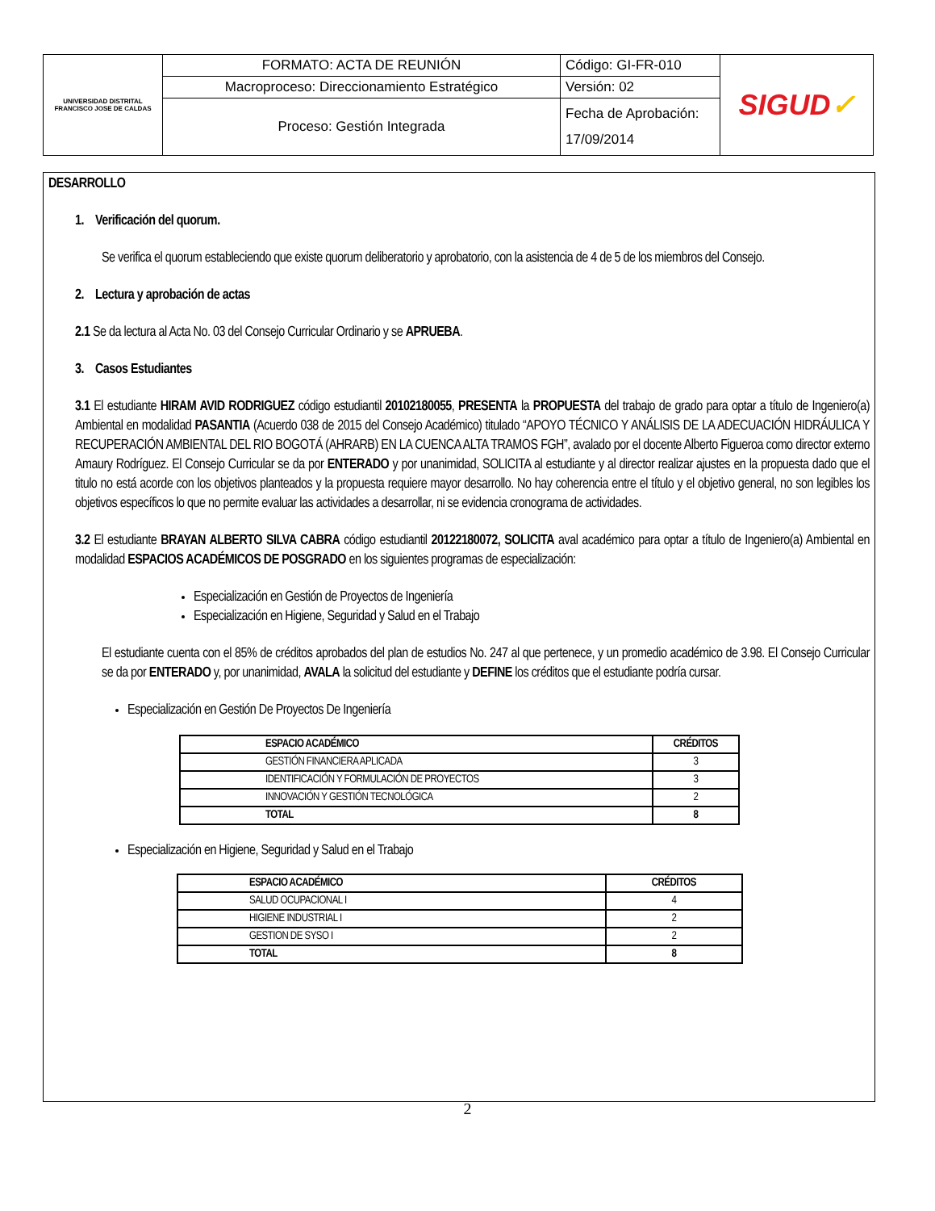| UNIVERSIDAD DISTRITAL FRANCISCO JOSE DE CALDAS | FORMATO: ACTA DE REUNIÓN | Código: GI-FR-010 | SIGUD ✓ |
| | Macroproceso: Direccionamiento Estratégico | Versión: 02 | |
| | Proceso: Gestión Integrada | Fecha de Aprobación: 17/09/2014 | |
DESARROLLO
1. Verificación del quorum.
Se verifica el quorum estableciendo que existe quorum deliberatorio y aprobatorio, con la asistencia de 4 de 5 de los miembros del Consejo.
2. Lectura y aprobación de actas
2.1 Se da lectura al Acta No. 03 del Consejo Curricular Ordinario y se APRUEBA.
3. Casos Estudiantes
3.1 El estudiante HIRAM AVID RODRIGUEZ código estudiantil 20102180055, PRESENTA la PROPUESTA del trabajo de grado para optar a título de Ingeniero(a) Ambiental en modalidad PASANTIA (Acuerdo 038 de 2015 del Consejo Académico) titulado “APOYO TÉCNICO Y ANÁLISIS DE LA ADECUACIÓN HIDRÁULICA Y RECUPERACIÓN AMBIENTAL DEL RIO BOGOTÁ (AHRARB) EN LA CUENCA ALTA TRAMOS FGH”, avalado por el docente Alberto Figueroa como director externo Amaury Rodríguez. El Consejo Curricular se da por ENTERADO y por unanimidad, SOLICITA al estudiante y al director realizar ajustes en la propuesta dado que el titulo no está acorde con los objetivos planteados y la propuesta requiere mayor desarrollo. No hay coherencia entre el título y el objetivo general, no son legibles los objetivos específicos lo que no permite evaluar las actividades a desarrollar, ni se evidencia cronograma de actividades.
3.2 El estudiante BRAYAN ALBERTO SILVA CABRA código estudiantil 20122180072, SOLICITA aval académico para optar a título de Ingeniero(a) Ambiental en modalidad ESPACIOS ACADÉMICOS DE POSGRADO en los siguientes programas de especialización:
Especialización en Gestión de Proyectos de Ingeniería
Especialización en Higiene, Seguridad y Salud en el Trabajo
El estudiante cuenta con el 85% de créditos aprobados del plan de estudios No. 247 al que pertenece, y un promedio académico de 3.98. El Consejo Curricular se da por ENTERADO y, por unanimidad, AVALA la solicitud del estudiante y DEFINE los créditos que el estudiante podría cursar.
Especialización en Gestión De Proyectos De Ingeniería
| ESPACIO ACADÉMICO | CRÉDITOS |
| --- | --- |
| GESTIÓN FINANCIERA APLICADA | 3 |
| IDENTIFICACIÓN Y FORMULACIÓN DE PROYECTOS | 3 |
| INNOVACIÓN Y GESTIÓN TECNOLÓGICA | 2 |
| TOTAL | 8 |
Especialización en Higiene, Seguridad y Salud en el Trabajo
| ESPACIO ACADÉMICO | CRÉDITOS |
| --- | --- |
| SALUD OCUPACIONAL I | 4 |
| HIGIENE INDUSTRIAL I | 2 |
| GESTION DE SYSO I | 2 |
| TOTAL | 8 |
2